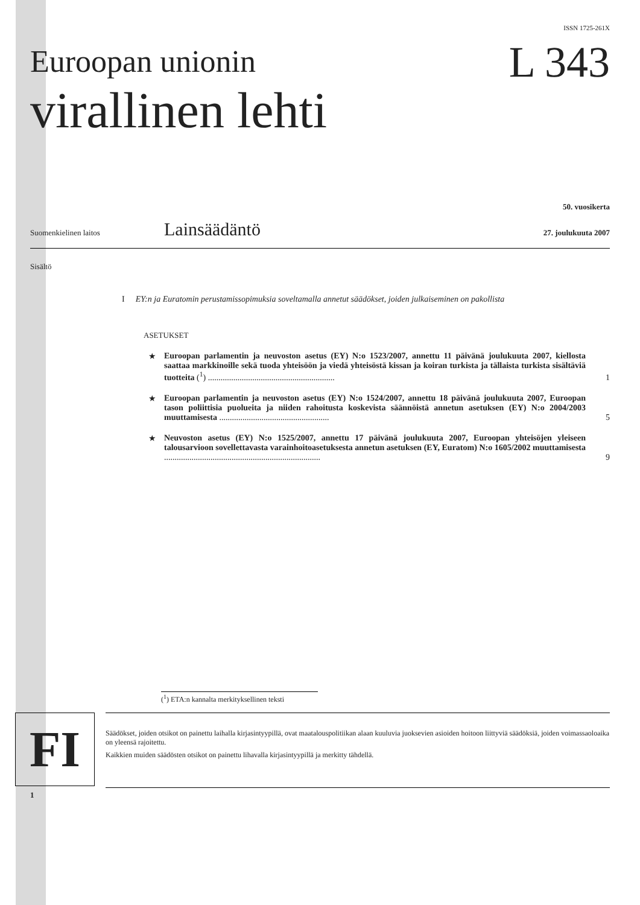ISSN 1725-261X
Euroopan unionin
virallinen lehti
L 343
50. vuosikerta
Suomenkielinen laitos Lainsäädäntö 27. joulukuuta 2007
Sisältö
I EY:n ja Euratomin perustamissopimuksia soveltamalla annetut säädökset, joiden julkaiseminen on pakollista
ASETUKSET
★ Euroopan parlamentin ja neuvoston asetus (EY) N:o 1523/2007, annettu 11 päivänä joulukuuta 2007, kiellosta saattaa markkinoille sekä tuoda yhteisöön ja viedä yhteisöstä kissan ja koiran turkista ja tällaista turkista sisältäviä tuotteita (<sup>1</sup>) ............................................................ 1
★ Euroopan parlamentin ja neuvoston asetus (EY) N:o 1524/2007, annettu 18 päivänä joulukuuta 2007, Euroopan tason poliittisia puolueita ja niiden rahoitusta koskevista säännöistä annetun asetuksen (EY) N:o 2004/2003 muuttamisesta .................................................... 5
★ Neuvoston asetus (EY) N:o 1525/2007, annettu 17 päivänä joulukuuta 2007, Euroopan yhteisöjen yleiseen talousarvioon sovellettavasta varainhoitoasetuksesta annetun asetuksen (EY, Euratom) N:o 1605/2002 muuttamisesta .......................................................................... 9
(<sup>1</sup>) ETA:n kannalta merkityksellinen teksti
1
FI
Säädökset, joiden otsikot on painettu laihalla kirjasintyypillä, ovat maatalouspolitiikan alaan kuuluvia juoksevien asioiden hoitoon liittyviä säädöksiä, joiden voimassaoloaika on yleensä rajoitettu.
Kaikkien muiden säädösten otsikot on painettu lihavalla kirjasintyypillä ja merkitty tähdellä.